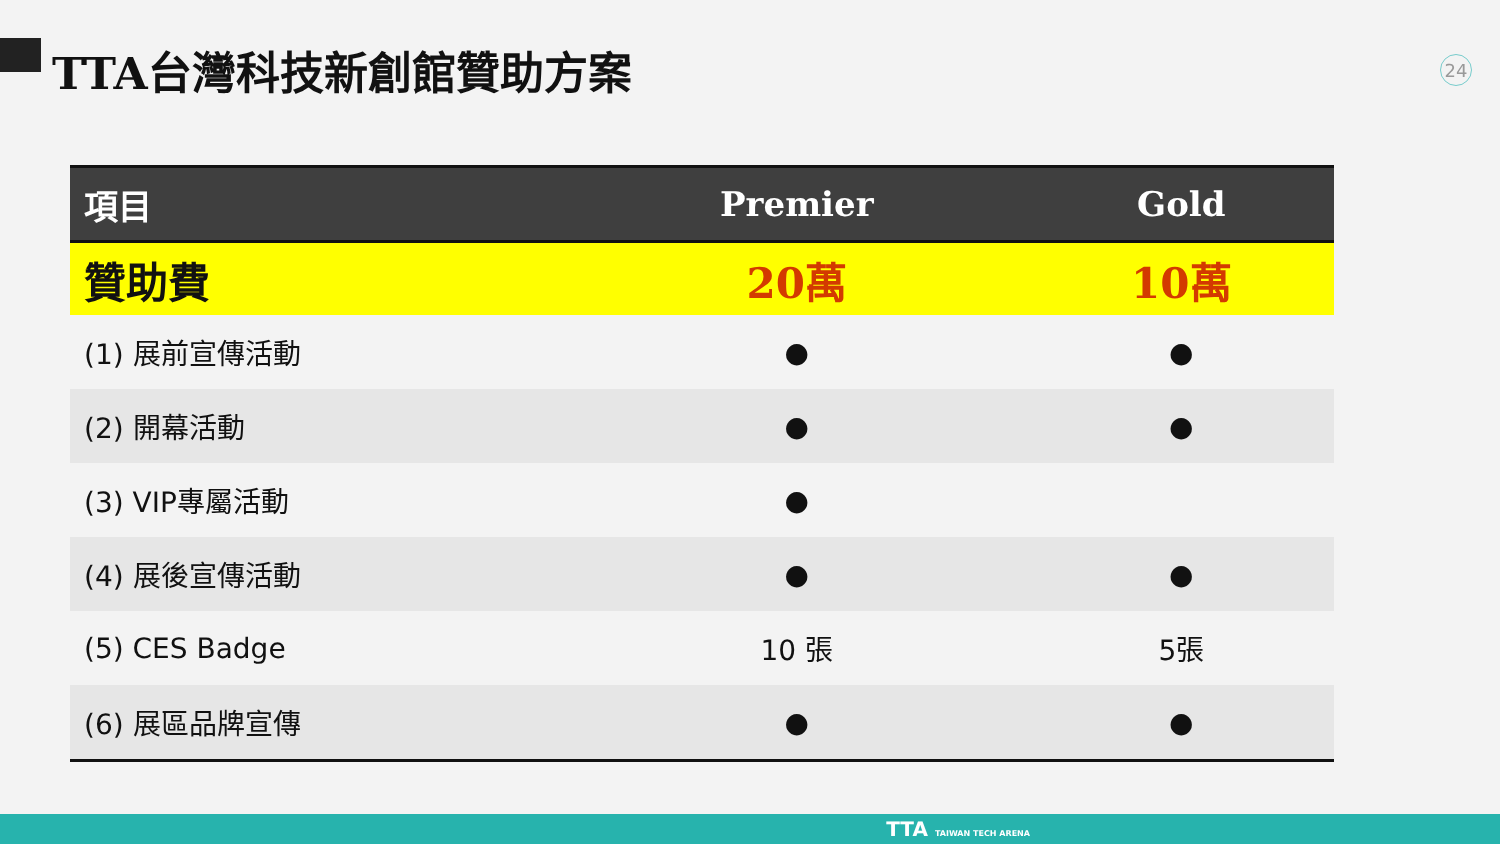TTA台灣科技新創館贊助方案 24
| 項目 | Premier | Gold |
| --- | --- | --- |
| 贊助費 | 20萬 | 10萬 |
| (1) 展前宣傳活動 | ● | ● |
| (2) 開幕活動 | ● | ● |
| (3) VIP專屬活動 | ● | |
| (4) 展後宣傳活動 | ● | ● |
| (5) CES Badge | 10 張 | 5張 |
| (6) 展區品牌宣傳 | ● | ● |
TTA TAIWAN TECH ARENA